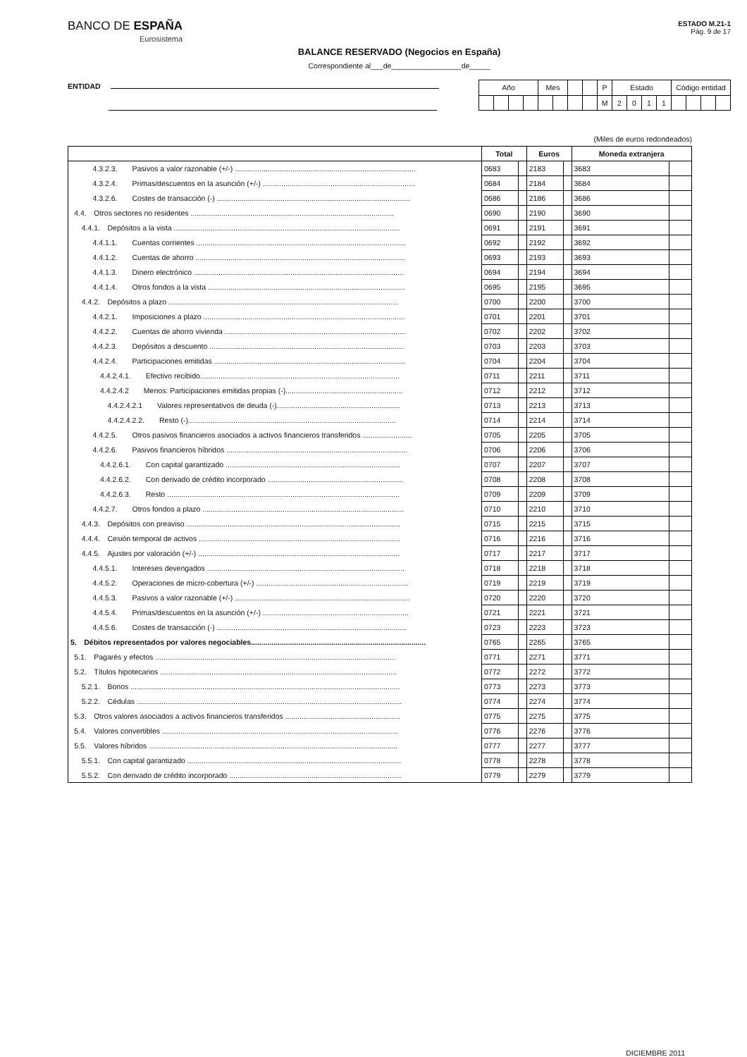BANCO DE ESPAÑA
Eurosistema
ESTADO M.21-1
Pág. 9 de 17
BALANCE RESERVADO (Negocios en España)
Correspondiente al___de_________________de_____
ENTIDAD
| Año | | | | Mes | | | | P | Estado | | | | Código entidad | | | |
| | | | | | | | | M | 2 | 0 | 1 | 1 | | | | |
(Miles de euros redondeados)
| | Total | | Euros | | Moneda extranjera | |
| --- | --- | --- | --- | --- | --- | --- |
| 4.3.2.3. Pasivos a valor razonable (+/-) ........................................................................................ | 0683 | | 2183 | | 3683 | |
| 4.3.2.4. Primas/descuentos en la asunción (+/-) .......................................................................... | 0684 | | 2184 | | 3684 | |
| 4.3.2.6. Costes de transacción (-) .............................................................................................. | 0686 | | 2186 | | 3686 | |
| 4.4. Otros sectores no residentes ................................................................................................... | 0690 | | 2190 | | 3690 | |
| 4.4.1. Depósitos a la vista .............................................................................................................. | 0691 | | 2191 | | 3691 | |
| 4.4.1.1. Cuentas corrientes ...................................................................................................... | 0692 | | 2192 | | 3692 | |
| 4.4.1.2. Cuentas de ahorro ...................................................................................................... | 0693 | | 2193 | | 3693 | |
| 4.4.1.3. Dinero electrónico ...................................................................................................... | 0694 | | 2194 | | 3694 | |
| 4.4.1.4. Otros fondos a la vista ................................................................................................ | 0695 | | 2195 | | 3695 | |
| 4.4.2. Depósitos a plazo ................................................................................................................ | 0700 | | 2200 | | 3700 | |
| 4.4.2.1. Imposiciones a plazo .................................................................................................. | 0701 | | 2201 | | 3701 | |
| 4.4.2.2. Cuentas de ahorro vivienda ........................................................................................ | 0702 | | 2202 | | 3702 | |
| 4.4.2.3. Depósitos a descuento ............................................................................................... | 0703 | | 2203 | | 3703 | |
| 4.4.2.4. Participaciones emitidas ............................................................................................. | 0704 | | 2204 | | 3704 | |
| 4.4.2.4.1. Efectivo recibido................................................................................................. | 0711 | | 2211 | | 3711 | |
| 4.4.2.4.2 Menos: Participaciones emitidas propias (-)......................................................... | 0712 | | 2212 | | 3712 | |
| 4.4.2.4.2.1 Valores representativos de deuda (-)............................................................ | 0713 | | 2213 | | 3713 | |
| 4.4.2.4.2.2. Resto (-)..................................................................................................... | 0714 | | 2214 | | 3714 | |
| 4.4.2.5. Otros pasivos financieros asociados a activos financieros transferidos ........................ | 0705 | | 2205 | | 3705 | |
| 4.4.2.6. Pasivos financieros híbridos ........................................................................................ | 0706 | | 2206 | | 3706 | |
| 4.4.2.6.1. Con capital garantizado ..................................................................................... | 0707 | | 2207 | | 3707 | |
| 4.4.2.6.2. Con derivado de crédito incorporado .................................................................. | 0708 | | 2208 | | 3708 | |
| 4.4.2.6.3. Resto ................................................................................................................. | 0709 | | 2209 | | 3709 | |
| 4.4.2.7. Otros fondos a plazo .................................................................................................. | 0710 | | 2210 | | 3710 | |
| 4.4.3. Depósitos con preaviso ........................................................................................................ | 0715 | | 2215 | | 3715 | |
| 4.4.4. Cesión temporal de activos .................................................................................................. | 0716 | | 2216 | | 3716 | |
| 4.4.5. Ajustes por valoración (+/-) .................................................................................................. | 0717 | | 2217 | | 3717 | |
| 4.4.5.1. Intereses devengados ................................................................................................ | 0718 | | 2218 | | 3718 | |
| 4.4.5.2. Operaciones de micro-cobertura (+/-) .......................................................................... | 0719 | | 2219 | | 3719 | |
| 4.4.5.3. Pasivos a valor razonable (+/-) ..................................................................................... | 0720 | | 2220 | | 3720 | |
| 4.4.5.4. Primas/descuentos en la asunción (+/-) ....................................................................... | 0721 | | 2221 | | 3721 | |
| 4.4.5.6. Costes de transacción (-) ............................................................................................ | 0723 | | 2223 | | 3723 | |
| 5. Débitos representados por valores negociables..................................................................................... | 0765 | | 2265 | | 3765 | |
| 5.1. Pagarés y efectos ..................................................................................................................... | 0771 | | 2271 | | 3771 | |
| 5.2. Títulos hipotecarios ................................................................................................................... | 0772 | | 2272 | | 3772 | |
| 5.2.1. Bonos ................................................................................................................................... | 0773 | | 2273 | | 3773 | |
| 5.2.2. Cédulas ................................................................................................................................. | 0774 | | 2274 | | 3774 | |
| 5.3. Otros valores asociados a activos financieros transferidos ........................................................ | 0775 | | 2275 | | 3775 | |
| 5.4. Valores convertibles ................................................................................................................... | 0776 | | 2276 | | 3776 | |
| 5.5. Valores híbridos ......................................................................................................................... | 0777 | | 2277 | | 3777 | |
| 5.5.1. Con capital garantizado ........................................................................................................ | 0778 | | 2278 | | 3778 | |
| 5.5.2. Con derivado de crédito incorporado .................................................................................... | 0779 | | 2279 | | 3779 | |
DICIEMBRE 2011